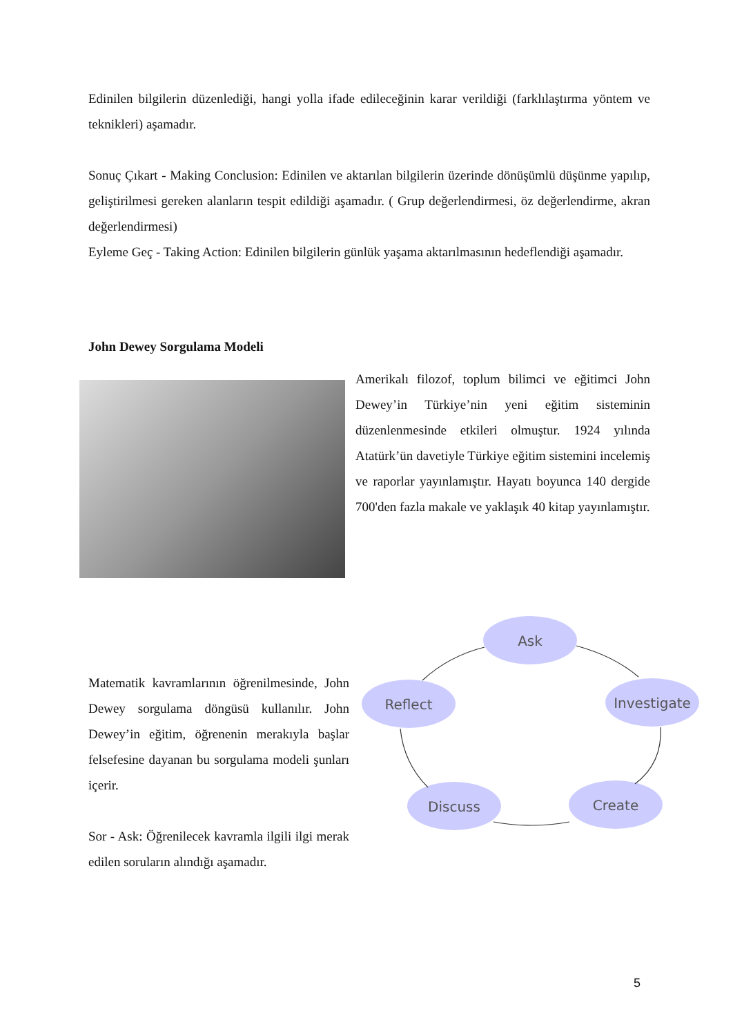Edinilen bilgilerin düzenlediği, hangi yolla ifade edileceğinin karar verildiği (farklılaştırma yöntem ve teknikleri) aşamadır.
Sonuç Çıkart - Making Conclusion: Edinilen ve aktarılan bilgilerin üzerinde dönüşümlü düşünme yapılıp, geliştirilmesi gereken alanların tespit edildiği aşamadır. ( Grup değerlendirmesi, öz değerlendirme, akran değerlendirmesi)
Eyleme Geç - Taking Action: Edinilen bilgilerin günlük yaşama aktarılmasının hedeflendiği aşamadır.
John Dewey Sorgulama Modeli
Amerikalı filozof, toplum bilimci ve eğitimci John Dewey’in Türkiye’nin yeni eğitim sisteminin düzenlenmesinde etkileri olmuştur. 1924 yılında Atatürk’ün davetiyle Türkiye eğitim sistemini incelemiş ve raporlar yayınlamıştır. Hayatı boyunca 140 dergide 700'den fazla makale ve yaklaşık 40 kitap yayınlamıştır.
Matematik kavramlarının öğrenilmesinde, John Dewey sorgulama döngüsü kullanılır. John Dewey’in eğitim, öğrenenin merakıyla başlar felsefesine dayanan bu sorgulama modeli şunları içerir.
Sor - Ask: Öğrenilecek kavramla ilgili ilgi merak edilen soruların alındığı aşamadır.
Ask
Investigate
Create
Discuss
Reflect
5